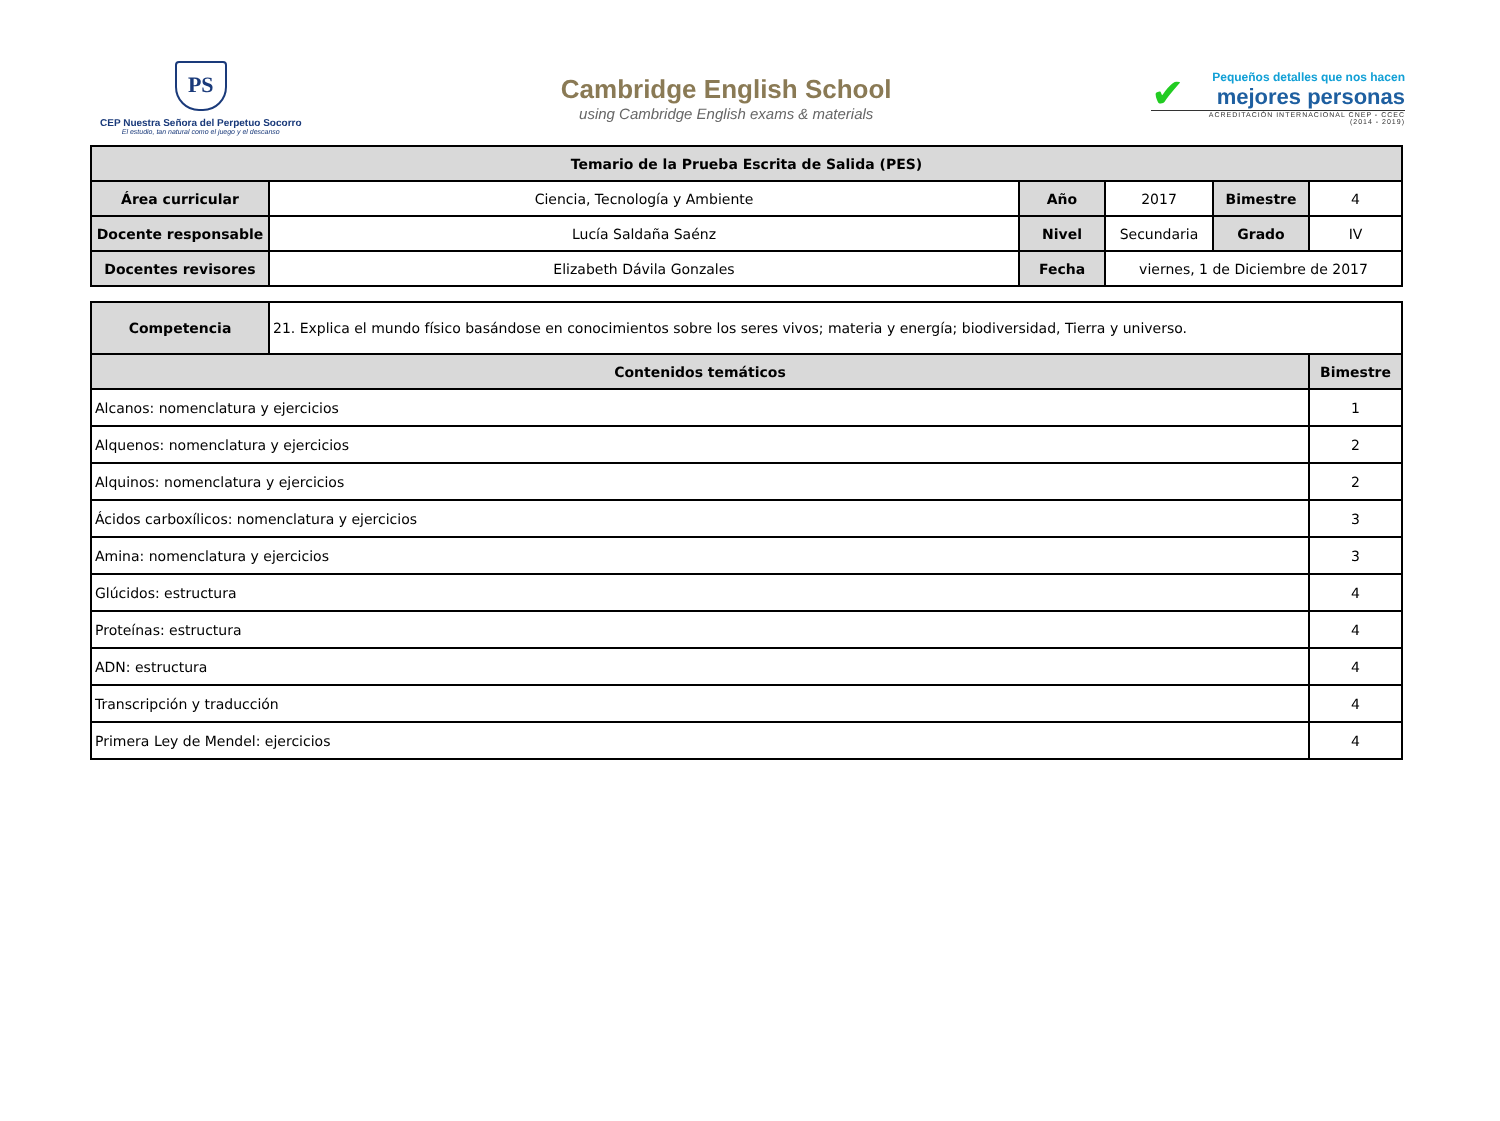PS
CEP Nuestra Señora del Perpetuo Socorro
El estudio, tan natural como el juego y el descanso
Cambridge English School
using Cambridge English exams & materials
✔
Pequeños detalles que nos hacen
mejores personas
ACREDITACIÓN INTERNACIONAL CNEP - CCEC (2014 - 2019)
| Temario de la Prueba Escrita de Salida (PES) | | | | | |
| --- | --- | --- | --- | --- | --- |
| Área curricular | Ciencia, Tecnología y Ambiente | Año | 2017 | Bimestre | 4 |
| Docente responsable | Lucía Saldaña Saénz | Nivel | Secundaria | Grado | IV |
| Docentes revisores | Elizabeth Dávila Gonzales | Fecha | viernes, 1 de Diciembre de 2017 | | |
| Competencia | 21. Explica el mundo físico basándose en conocimientos sobre los seres vivos; materia y energía; biodiversidad, Tierra y universo. | |
| Contenidos temáticos | | Bimestre |
| Alcanos: nomenclatura y ejercicios | | 1 |
| Alquenos: nomenclatura y ejercicios | | 2 |
| Alquinos: nomenclatura y ejercicios | | 2 |
| Ácidos carboxílicos: nomenclatura y ejercicios | | 3 |
| Amina: nomenclatura y ejercicios | | 3 |
| Glúcidos: estructura | | 4 |
| Proteínas: estructura | | 4 |
| ADN: estructura | | 4 |
| Transcripción y traducción | | 4 |
| Primera Ley de Mendel: ejercicios | | 4 |